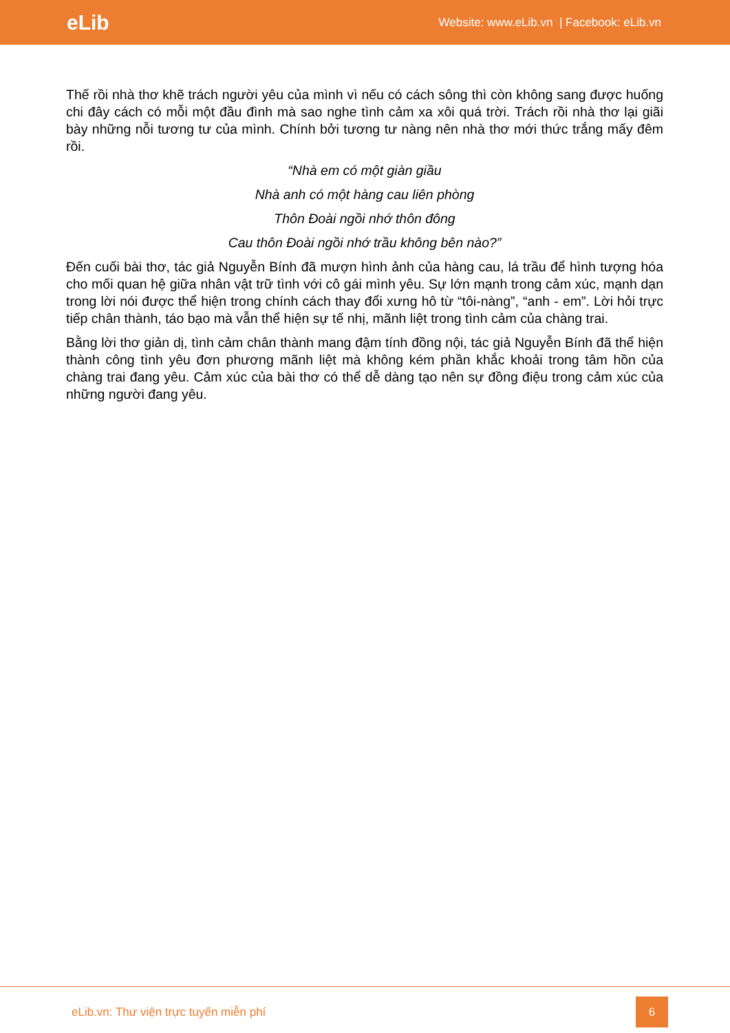eLib
Website: www.eLib.vn | Facebook: eLib.vn
Thế rồi nhà thơ khẽ trách người yêu của mình vì nếu có cách sông thì còn không sang được huống chi đây cách có mỗi một đầu đình mà sao nghe tình cảm xa xôi quá trời. Trách rồi nhà thơ lại giãi bày những nỗi tương tư của mình. Chính bởi tương tư nàng nên nhà thơ mới thức trắng mấy đêm rồi.
“Nhà em có một giàn giầu
Nhà anh có một hàng cau liên phòng
Thôn Đoài ngồi nhớ thôn đông
Cau thôn Đoài ngồi nhớ trầu không bên nào?”
Đến cuối bài thơ, tác giả Nguyễn Bính đã mượn hình ảnh của hàng cau, lá trầu để hình tượng hóa cho mối quan hệ giữa nhân vật trữ tình với cô gái mình yêu. Sự lớn mạnh trong cảm xúc, mạnh dạn trong lời nói được thể hiện trong chính cách thay đổi xưng hô từ “tôi-nàng”, “anh - em”. Lời hỏi trực tiếp chân thành, táo bạo mà vẫn thể hiện sự tế nhị, mãnh liệt trong tình cảm của chàng trai.
Bằng lời thơ giản dị, tình cảm chân thành mang đậm tính đồng nội, tác giả Nguyễn Bính đã thể hiện thành công tình yêu đơn phương mãnh liệt mà không kém phần khắc khoải trong tâm hồn của chàng trai đang yêu. Cảm xúc của bài thơ có thể dễ dàng tạo nên sự đồng điệu trong cảm xúc của những người đang yêu.
eLib.vn: Thư viện trực tuyến miễn phí
6